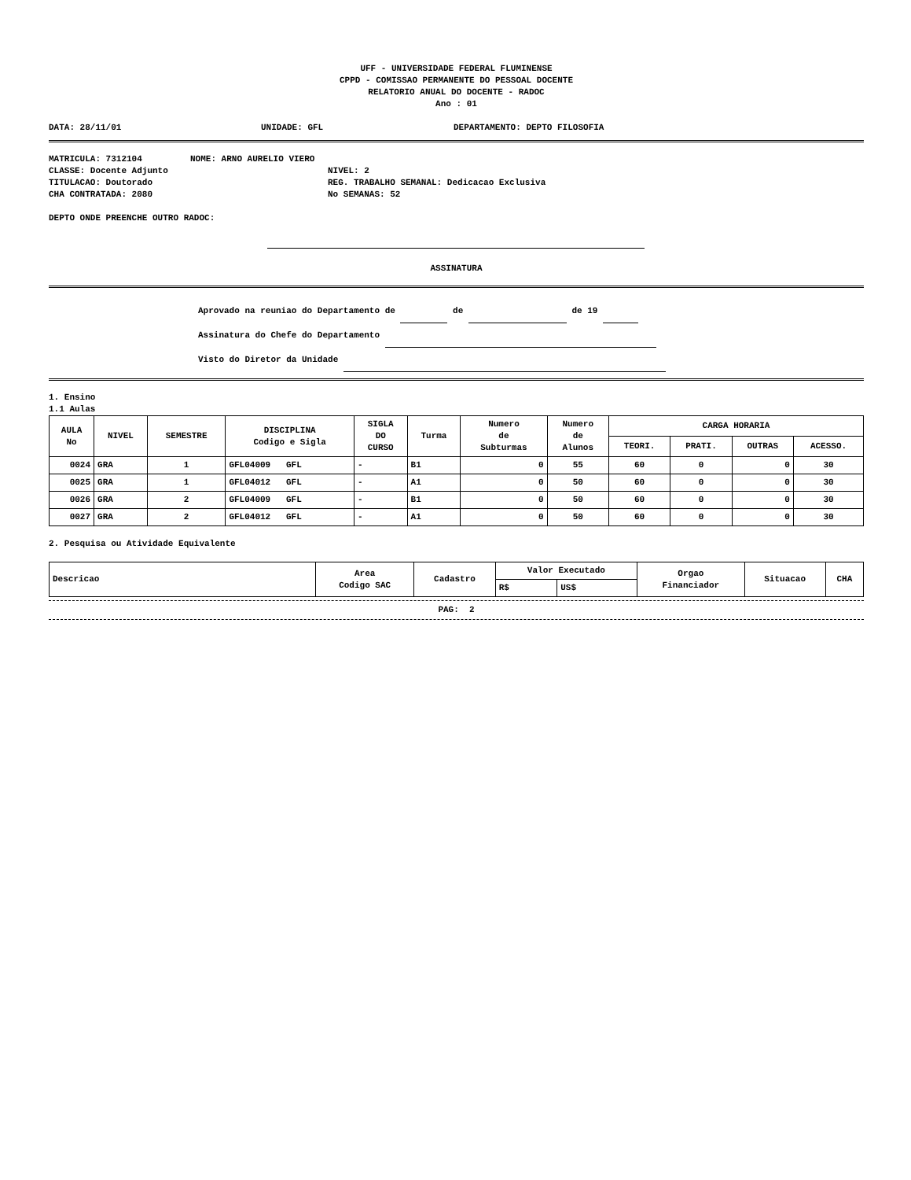UFF - UNIVERSIDADE FEDERAL FLUMINENSE
CPPD - COMISSAO PERMANENTE DO PESSOAL DOCENTE
RELATORIO ANUAL DO DOCENTE - RADOC
Ano : 01
DATA: 28/11/01 UNIDADE: GFL DEPARTAMENTO: DEPTO FILOSOFIA
MATRICULA: 7312104 NOME: ARNO AURELIO VIERO
CLASSE: Docente Adjunto NIVEL: 2
TITULACAO: Doutorado REG. TRABALHO SEMANAL: Dedicacao Exclusiva
CHA CONTRATADA: 2080 No SEMANAS: 52
DEPTO ONDE PREENCHE OUTRO RADOC:
ASSINATURA
Aprovado na reuniao do Departamento de de de 19
Assinatura do Chefe do Departamento
Visto do Diretor da Unidade
1. Ensino
1.1 Aulas
| AULA No | NIVEL | SEMESTRE | DISCIPLINA Codigo e Sigla | SIGLA DO CURSO | Turma | Numero de Subturmas | Numero de Alunos | CARGA HORARIA | | | |
| --- | --- | --- | --- | --- | --- | --- | --- | --- | --- | --- | --- |
| | | | | | | | | TEORI. | PRATI. | OUTRAS | ACESSO. |
| 0024 | GRA | 1 | GFL04009 GFL | - | B1 | 0 | 55 | 60 | 0 | 0 | 30 |
| 0025 | GRA | 1 | GFL04012 GFL | - | A1 | 0 | 50 | 60 | 0 | 0 | 30 |
| 0026 | GRA | 2 | GFL04009 GFL | - | B1 | 0 | 50 | 60 | 0 | 0 | 30 |
| 0027 | GRA | 2 | GFL04012 GFL | - | A1 | 0 | 50 | 60 | 0 | 0 | 30 |
2. Pesquisa ou Atividade Equivalente
| Descricao | Area Codigo SAC | Cadastro | Valor Executado | | Orgao Financiador | Situacao | CHA |
| --- | --- | --- | --- | --- | --- | --- | --- |
| | | | R$ | US$ | | | |
PAG: 2